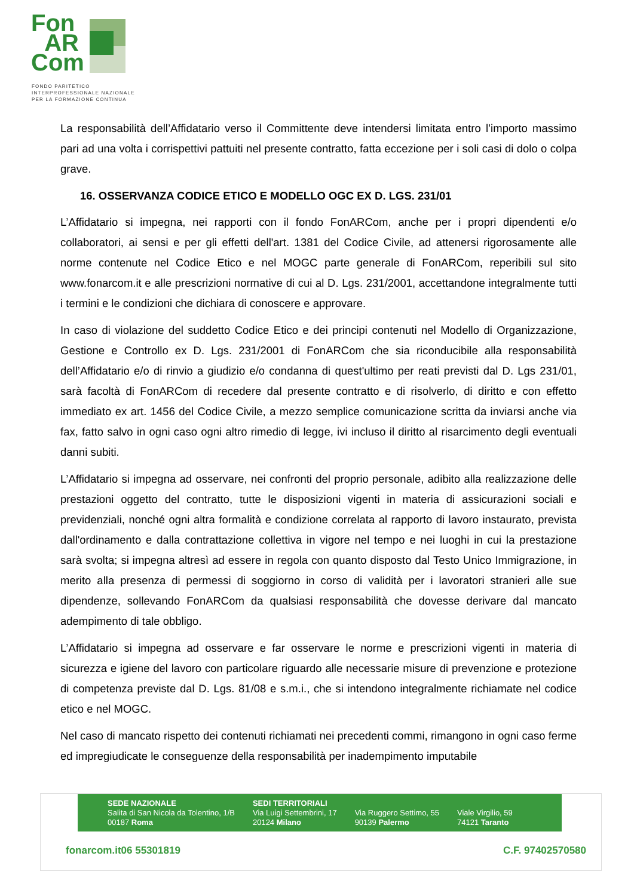Fon
AR
Com
FONDO PARITETICO
INTERPROFESSIONALE NAZIONALE
PER LA FORMAZIONE CONTINUA
La responsabilità dell’Affidatario verso il Committente deve intendersi limitata entro l’importo massimo pari ad una volta i corrispettivi pattuiti nel presente contratto, fatta eccezione per i soli casi di dolo o colpa grave.
16. OSSERVANZA CODICE ETICO E MODELLO OGC EX D. LGS. 231/01
L’Affidatario si impegna, nei rapporti con il fondo FonARCom, anche per i propri dipendenti e/o collaboratori, ai sensi e per gli effetti dell'art. 1381 del Codice Civile, ad attenersi rigorosamente alle norme contenute nel Codice Etico e nel MOGC parte generale di FonARCom, reperibili sul sito www.fonarcom.it e alle prescrizioni normative di cui al D. Lgs. 231/2001, accettandone integralmente tutti i termini e le condizioni che dichiara di conoscere e approvare.
In caso di violazione del suddetto Codice Etico e dei principi contenuti nel Modello di Organizzazione, Gestione e Controllo ex D. Lgs. 231/2001 di FonARCom che sia riconducibile alla responsabilità dell’Affidatario e/o di rinvio a giudizio e/o condanna di quest'ultimo per reati previsti dal D. Lgs 231/01, sarà facoltà di FonARCom di recedere dal presente contratto e di risolverlo, di diritto e con effetto immediato ex art. 1456 del Codice Civile, a mezzo semplice comunicazione scritta da inviarsi anche via fax, fatto salvo in ogni caso ogni altro rimedio di legge, ivi incluso il diritto al risarcimento degli eventuali danni subiti.
L’Affidatario si impegna ad osservare, nei confronti del proprio personale, adibito alla realizzazione delle prestazioni oggetto del contratto, tutte le disposizioni vigenti in materia di assicurazioni sociali e previdenziali, nonché ogni altra formalità e condizione correlata al rapporto di lavoro instaurato, prevista dall'ordinamento e dalla contrattazione collettiva in vigore nel tempo e nei luoghi in cui la prestazione sarà svolta; si impegna altresì ad essere in regola con quanto disposto dal Testo Unico Immigrazione, in merito alla presenza di permessi di soggiorno in corso di validità per i lavoratori stranieri alle sue dipendenze, sollevando FonARCom da qualsiasi responsabilità che dovesse derivare dal mancato adempimento di tale obbligo.
L’Affidatario si impegna ad osservare e far osservare le norme e prescrizioni vigenti in materia di sicurezza e igiene del lavoro con particolare riguardo alle necessarie misure di prevenzione e protezione di competenza previste dal D. Lgs. 81/08 e s.m.i., che si intendono integralmente richiamate nel codice etico e nel MOGC.
Nel caso di mancato rispetto dei contenuti richiamati nei precedenti commi, rimangono in ogni caso ferme ed impregiudicate le conseguenze della responsabilità per inadempimento imputabile
SEDE NAZIONALE
Salita di San Nicola da Tolentino, 1/B
00187 Roma
SEDI TERRITORIALI
Via Luigi Settembrini, 17
20124 Milano
Via Ruggero Settimo, 55
90139 Palermo
Viale Virgilio, 59
74121 Taranto
fonarcom.it 06 55301819 C.F. 97402570580